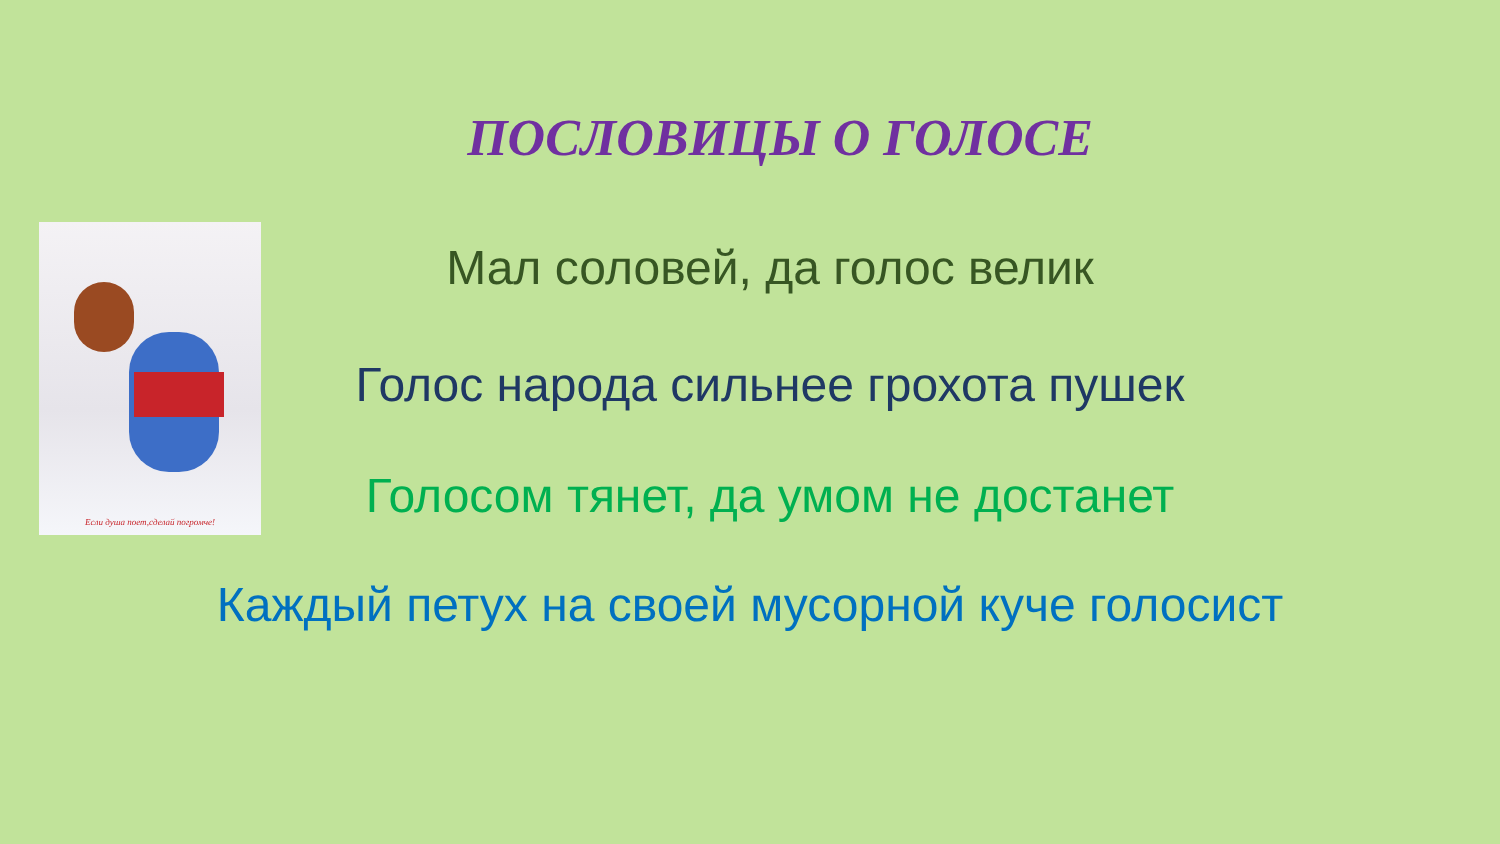ПОСЛОВИЦЫ О ГОЛОСЕ
Если душа поет,сделай погромче!
Мал соловей, да голос велик
Голос народа сильнее грохота пушек
Голосом тянет, да умом не достанет
Каждый петух на своей мусорной куче голосист